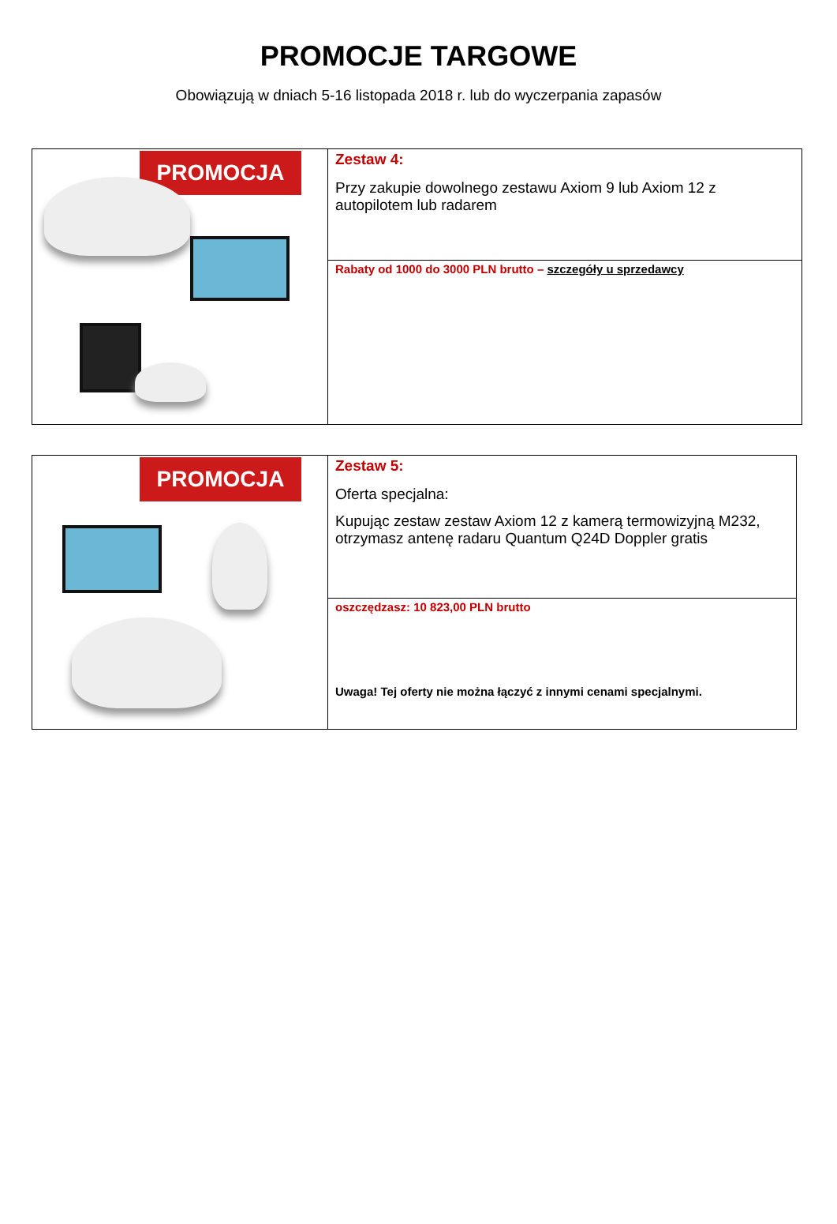PROMOCJE TARGOWE
Obowiązują w dniach 5-16 listopada 2018 r. lub do wyczerpania zapasów
| PROMOCJA | Zestaw 4: Przy zakupie dowolnego zestawu Axiom 9 lub Axiom 12 z autopilotem lub radarem |
| | Rabaty od 1000 do 3000 PLN brutto – szczegóły u sprzedawcy |
| PROMOCJA | Zestaw 5: Oferta specjalna: Kupując zestaw zestaw Axiom 12 z kamerą termowizyjną M232, otrzymasz antenę radaru Quantum Q24D Doppler gratis |
| | oszczędzasz: 10 823,00 PLN brutto Uwaga! Tej oferty nie można łączyć z innymi cenami specjalnymi. |